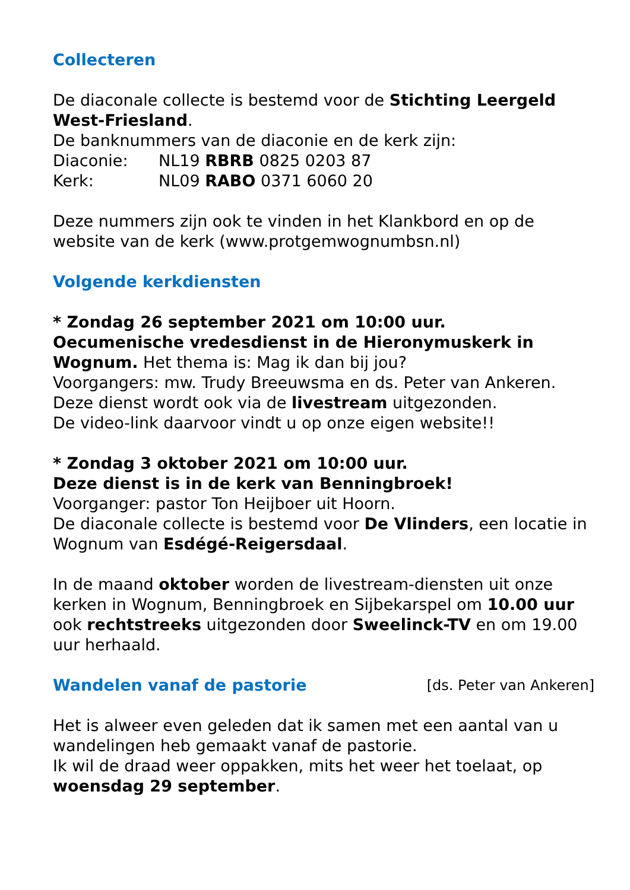Collecteren
De diaconale collecte is bestemd voor de Stichting Leergeld West-Friesland.
De banknummers van de diaconie en de kerk zijn:
Diaconie: NL19 RBRB 0825 0203 87
Kerk: NL09 RABO 0371 6060 20
Deze nummers zijn ook te vinden in het Klankbord en op de website van de kerk (www.protgemwognumbsn.nl)
Volgende kerkdiensten
* Zondag 26 september 2021 om 10:00 uur.
Oecumenische vredesdienst in de Hieronymuskerk in Wognum. Het thema is: Mag ik dan bij jou?
Voorgangers: mw. Trudy Breeuwsma en ds. Peter van Ankeren.
Deze dienst wordt ook via de livestream uitgezonden.
De video-link daarvoor vindt u op onze eigen website!!
* Zondag 3 oktober 2021 om 10:00 uur.
Deze dienst is in de kerk van Benningbroek!
Voorganger: pastor Ton Heijboer uit Hoorn.
De diaconale collecte is bestemd voor De Vlinders, een locatie in Wognum van Esdégé-Reigersdaal.
In de maand oktober worden de livestream-diensten uit onze kerken in Wognum, Benningbroek en Sijbekarspel om 10.00 uur ook rechtstreeks uitgezonden door Sweelinck-TV en om 19.00 uur herhaald.
Wandelen vanaf de pastorie
[ds. Peter van Ankeren]
Het is alweer even geleden dat ik samen met een aantal van u wandelingen heb gemaakt vanaf de pastorie.
Ik wil de draad weer oppakken, mits het weer het toelaat, op woensdag 29 september.